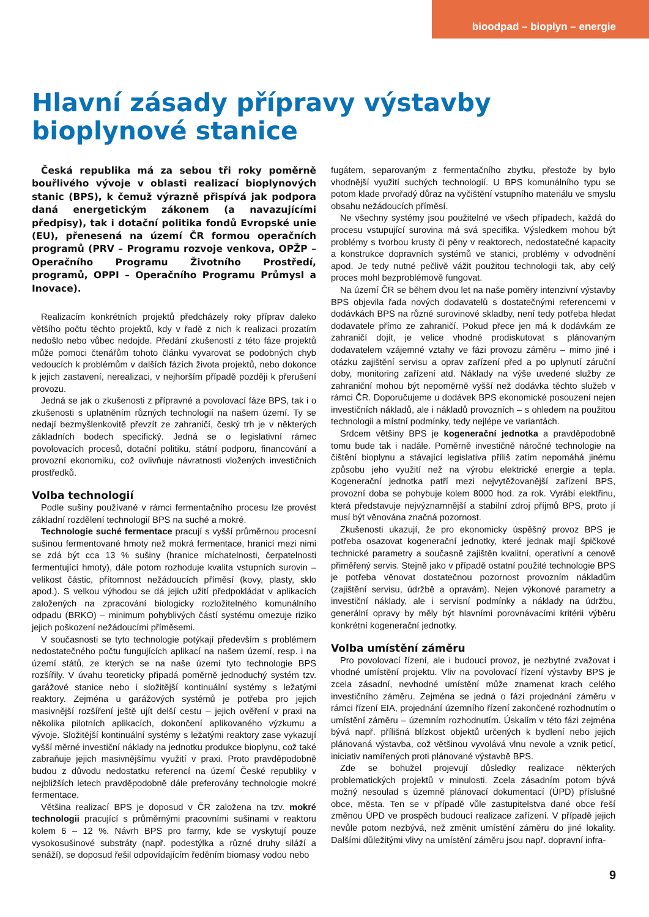bioodpad – bioplyn – energie
Hlavní zásady přípravy výstavby
bioplynové stanice
Česká republika má za sebou tři roky poměrně bouřlivého vývoje v oblasti realizací bioplynových stanic (BPS), k čemuž výrazně přispívá jak podpora daná energetickým zákonem (a navazujícími předpisy), tak i dotační politika fondů Evropské unie (EU), přenesená na území ČR formou operačních programů (PRV – Programu rozvoje venkova, OPŽP – Operačního Programu Životního Prostředí, programů, OPPI – Operačního Programu Průmysl a Inovace).
Realizacím konkrétních projektů předcházely roky příprav daleko většího počtu těchto projektů, kdy v řadě z nich k realizaci prozatím nedošlo nebo vůbec nedojde. Předání zkušeností z této fáze projektů může pomoci čtenářům tohoto článku vyvarovat se podobných chyb vedoucích k problémům v dalších fázích života projektů, nebo dokonce k jejich zastavení, nerealizaci, v nejhorším případě později k přerušení provozu.
Jedná se jak o zkušenosti z přípravné a povolovací fáze BPS, tak i o zkušenosti s uplatněním různých technologií na našem území. Ty se nedají bezmyšlenkovitě převzít ze zahraničí, český trh je v některých základních bodech specifický. Jedná se o legislativní rámec povolovacích procesů, dotační politiku, státní podporu, financování a provozní ekonomiku, což ovlivňuje návratnosti vložených investičních prostředků.
Volba technologií
Podle sušiny používané v rámci fermentačního procesu lze provést základní rozdělení technologií BPS na suché a mokré.
Technologie suché fermentace pracují s vyšší průměrnou procesní sušinou fermentované hmoty než mokrá fermentace, hranicí mezi nimi se zdá být cca 13 % sušiny (hranice míchatelnosti, čerpatelnosti fermentující hmoty), dále potom rozhoduje kvalita vstupních surovin – velikost částic, přítomnost nežádoucích příměsí (kovy, plasty, sklo apod.). S velkou výhodou se dá jejich užití předpokládat v aplikacích založených na zpracování biologicky rozložitelného komunálního odpadu (BRKO) – minimum pohyblivých částí systému omezuje riziko jejich poškození nežádoucími příměsemi.
V současnosti se tyto technologie potýkají především s problémem nedostatečného počtu fungujících aplikací na našem území, resp. i na území států, ze kterých se na naše území tyto technologie BPS rozšířily. V úvahu teoreticky připadá poměrně jednoduchý systém tzv. garážové stanice nebo i složitější kontinuální systémy s ležatými reaktory. Zejména u garážových systémů je potřeba pro jejich masivnější rozšíření ještě ujít delší cestu – jejich ověření v praxi na několika pilotních aplikacích, dokončení aplikovaného výzkumu a vývoje. Složitější kontinuální systémy s ležatými reaktory zase vykazují vyšší měrné investiční náklady na jednotku produkce bioplynu, což také zabraňuje jejich masivnějšímu využití v praxi. Proto pravděpodobně budou z důvodu nedostatku referencí na území České republiky v nejbližších letech pravděpodobně dále preferovány technologie mokré fermentace.
Většina realizací BPS je doposud v ČR založena na tzv. mokré technologii pracující s průměrnými pracovními sušinami v reaktoru kolem 6 – 12 %. Návrh BPS pro farmy, kde se vyskytují pouze vysokosušinové substráty (např. podestýlka a různé druhy siláží a senáží), se doposud řešil odpovídajícím ředěním biomasy vodou nebo
fugátem, separovaným z fermentačního zbytku, přestože by bylo vhodnější využití suchých technologií. U BPS komunálního typu se potom klade prvořadý důraz na vyčištění vstupního materiálu ve smyslu obsahu nežádoucích příměsí.
Ne všechny systémy jsou použitelné ve všech případech, každá do procesu vstupující surovina má svá specifika. Výsledkem mohou být problémy s tvorbou krusty či pěny v reaktorech, nedostatečné kapacity a konstrukce dopravních systémů ve stanici, problémy v odvodnění apod. Je tedy nutné pečlivě vážit použitou technologii tak, aby celý proces mohl bezproblémově fungovat.
Na území ČR se během dvou let na naše poměry intenzivní výstavby BPS objevila řada nových dodavatelů s dostatečnými referencemi v dodávkách BPS na různé surovinové skladby, není tedy potřeba hledat dodavatele přímo ze zahraničí. Pokud přece jen má k dodávkám ze zahraničí dojít, je velice vhodné prodiskutovat s plánovaným dodavatelem vzájemné vztahy ve fázi provozu záměru – mimo jiné i otázku zajištění servisu a oprav zařízení před a po uplynutí záruční doby, monitoring zařízení atd. Náklady na výše uvedené služby ze zahraniční mohou být nepoměrně vyšší než dodávka těchto služeb v rámci ČR. Doporučujeme u dodávek BPS ekonomické posouzení nejen investičních nákladů, ale i nákladů provozních – s ohledem na použitou technologii a místní podmínky, tedy nejlépe ve variantách.
Srdcem většiny BPS je kogenerační jednotka a pravděpodobně tomu bude tak i nadále. Poměrně investičně náročné technologie na čištění bioplynu a stávající legislativa příliš zatím nepomáhá jinému způsobu jeho využití než na výrobu elektrické energie a tepla. Kogenerační jednotka patří mezi nejvytěžovanější zařízení BPS, provozní doba se pohybuje kolem 8000 hod. za rok. Vyrábí elektřinu, která představuje nejvýznamnější a stabilní zdroj příjmů BPS, proto jí musí být věnována značná pozornost.
Zkušenosti ukazují, že pro ekonomicky úspěšný provoz BPS je potřeba osazovat kogenerační jednotky, které jednak mají špičkové technické parametry a současně zajištěn kvalitní, operativní a cenově přiměřený servis. Stejně jako v případě ostatní použité technologie BPS je potřeba věnovat dostatečnou pozornost provozním nákladům (zajištění servisu, údržbě a opravám). Nejen výkonové parametry a investiční náklady, ale i servisní podmínky a náklady na údržbu, generální opravy by měly být hlavními porovnávacími kritérii výběru konkrétní kogenerační jednotky.
Volba umístění záměru
Pro povolovací řízení, ale i budoucí provoz, je nezbytné zvažovat i vhodné umístění projektu. Vliv na povolovací řízení výstavby BPS je zcela zásadní, nevhodné umístění může znamenat krach celého investičního záměru. Zejména se jedná o fázi projednání záměru v rámci řízení EIA, projednání územního řízení zakončené rozhodnutím o umístění záměru – územním rozhodnutím. Úskalím v této fázi zejména bývá např. přílišná blízkost objektů určených k bydlení nebo jejich plánovaná výstavba, což většinou vyvolává vlnu nevole a vznik peticí, iniciativ namířených proti plánované výstavbě BPS.
Zde se bohužel projevují důsledky realizace některých problematických projektů v minulosti. Zcela zásadním potom bývá možný nesoulad s územně plánovací dokumentací (ÚPD) příslušné obce, města. Ten se v případě vůle zastupitelstva dané obce řeší změnou ÚPD ve prospěch budoucí realizace zařízení. V případě jejich nevůle potom nezbývá, než změnit umístění záměru do jiné lokality. Dalšími důležitými vlivy na umístění záměru jsou např. dopravní infra-
9